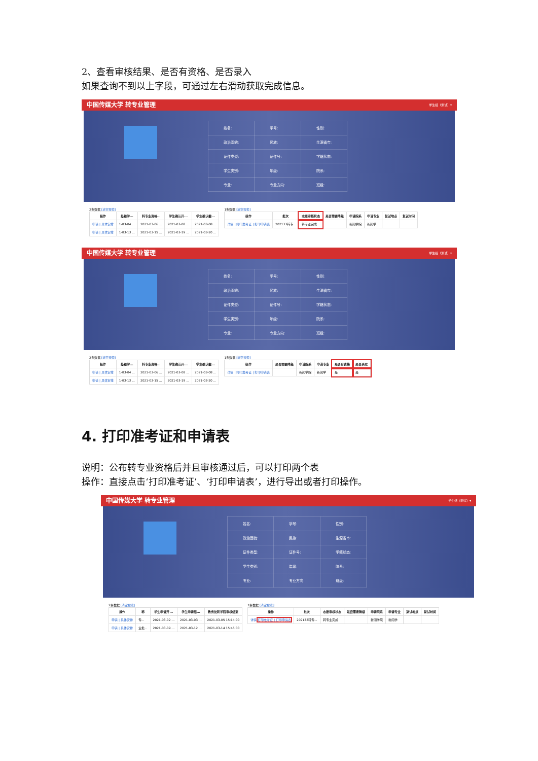2、查看审核结果、是否有资格、是否录入
如果查询不到以上字段，可通过左右滑动获取完成信息。
中国传媒大学 转专业管理 学生组（测试）▾
| 姓名: | 学号: | 性别: |
| 政治面貌: | 民族: | 生源省市: |
| 证件类型: | 证件号: | 学籍状态: |
| 学生类别: | 年级: | 院系: |
| 专业: | 专业方向: | 班级: |
2条数据 [清空搜索]
| 操作 | 处和学... | 转专业资格... | 学生确认开... | 学生确认截... |
| --- | --- | --- | --- | --- |
| 申请 / 具体安排 | 1-03-04 ... | 2021-03-06 ... | 2021-03-08 ... | 2021-03-08 ... |
| 申请 / 具体安排 | 1-03-13 ... | 2021-03-15 ... | 2021-03-19 ... | 2021-03-20 ... |
1条数据 [清空搜索]
| 操作 | 批次 | 志愿审核状态 | 是否需要降级 | 申请院系 | 申请专业 | 复试地点 | 复试时间 |
| --- | --- | --- | --- | --- | --- | --- | --- |
| 详情 / 打印准考证 / 打印申请表 | 202133转专... | 转专业完成 | | 新闻学院 | 新闻学 | | |
中国传媒大学 转专业管理 学生组（测试）▾
| 姓名: | 学号: | 性别: |
| 政治面貌: | 民族: | 生源省市: |
| 证件类型: | 证件号: | 学籍状态: |
| 学生类别: | 年级: | 院系: |
| 专业: | 专业方向: | 班级: |
2条数据 [清空搜索]
| 操作 | 处和学... | 转专业资格... | 学生确认开... | 学生确认截... |
| --- | --- | --- | --- | --- |
| 申请 / 具体安排 | 1-03-04 ... | 2021-03-06 ... | 2021-03-08 ... | 2021-03-08 ... |
| 申请 / 具体安排 | 1-03-13 ... | 2021-03-15 ... | 2021-03-19 ... | 2021-03-20 ... |
1条数据 [清空搜索]
| 操作 | 是否需要降级 | 申请院系 | 申请专业 | 是否有资格 | 是否录取 |
| --- | --- | --- | --- | --- | --- |
| 详情 / 打印准考证 / 打印申请表 | | 新闻学院 | 新闻学 | 是 | 是 |
4. 打印准考证和申请表
说明：公布转专业资格后并且审核通过后，可以打印两个表
操作：直接点击‘打印准考证’、‘打印申请表’，进行导出或者打印操作。
中国传媒大学 转专业管理 学生组（测试）▾
| 姓名: | 学号: | 性别: |
| 政治面貌: | 民族: | 生源省市: |
| 证件类型: | 证件号: | 学籍状态: |
| 学生类别: | 年级: | 院系: |
| 专业: | 专业方向: | 班级: |
2条数据 [清空搜索]
| 操作 | 称 | 学生申请开... | 学生申请结... | 教务处和学院审核结束 |
| --- | --- | --- | --- | --- |
| 申请 / 具体安排 | 专... | 2021-03-02 ... | 2021-03-03 ... | 2021-03-05 15:14:00 |
| 申请 / 具体安排 | 业批... | 2021-03-09 ... | 2021-03-12 ... | 2021-03-14 15:46:00 |
1条数据 [清空搜索]
| 操作 | 批次 | 志愿审核状态 | 是否需要降级 | 申请院系 | 申请专业 | 复试地点 | 复试时间 |
| --- | --- | --- | --- | --- | --- | --- | --- |
| 详情 打印准考证 / 打印申请表 | 202133转专... | 转专业完成 | | 新闻学院 | 新闻学 | | |